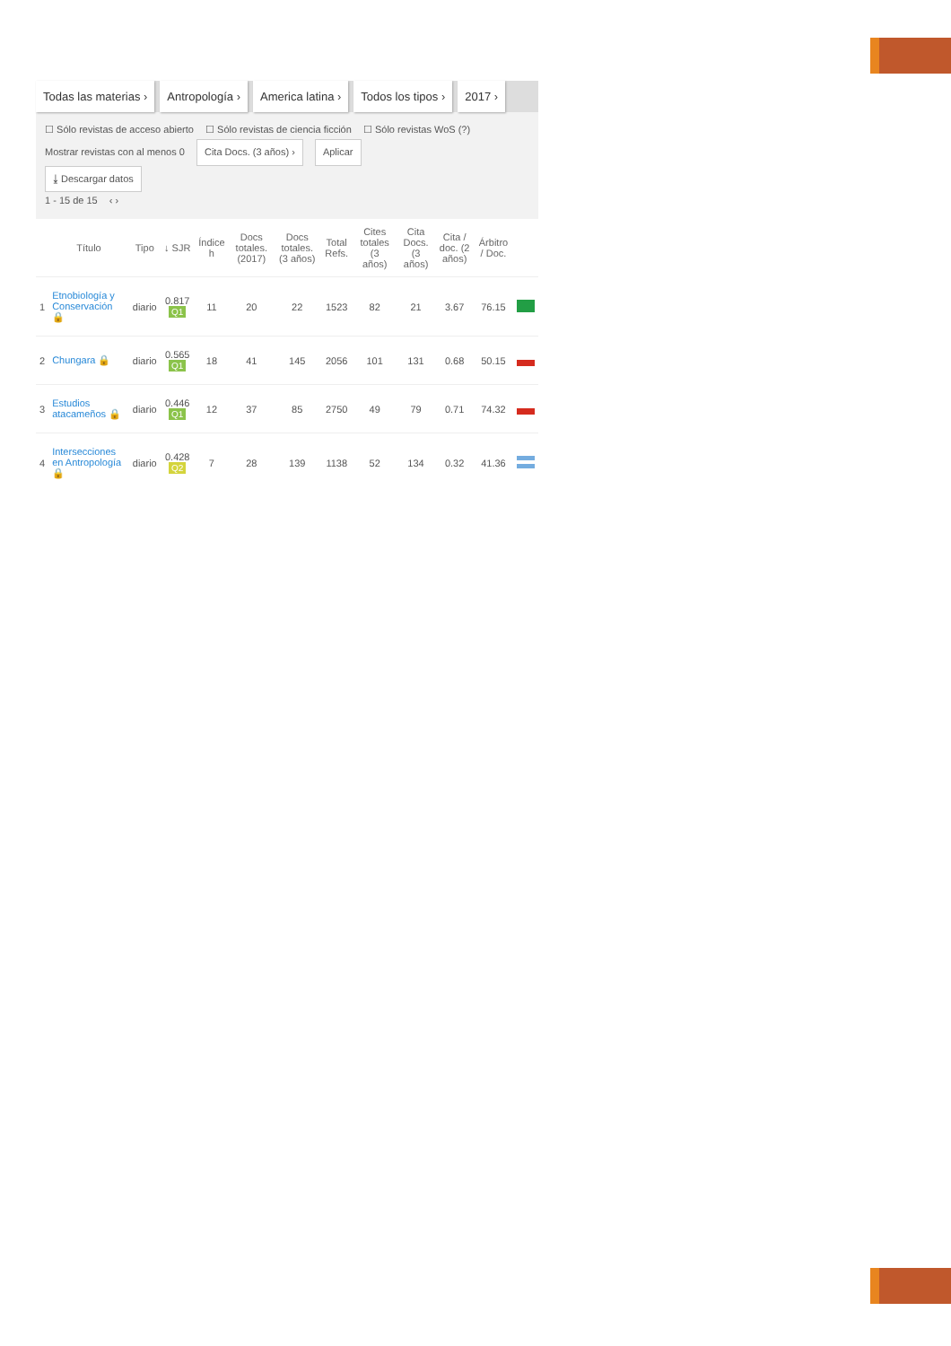Todas las materias › Antropología › America latina › Todos los tipos › 2017 ›
☐ Sólo revistas de acceso abierto ☐ Sólo revistas de ciencia ficción ☐ Sólo revistas WoS (?)
Mostrar revistas con al menos 0 Cita Docs. (3 años) › Aplicar
⤓ Descargar datos
1 - 15 de 15 ‹ ›
| | Título | Tipo | ↓ SJR | Índice h | Docs totales. (2017) | Docs totales. (3 años) | Total Refs. | Cites totales (3 años) | Cita Docs. (3 años) | Cita / doc. (2 años) | Árbitro / Doc. | |
| --- | --- | --- | --- | --- | --- | --- | --- | --- | --- | --- | --- | --- |
| 1 | Etnobiología y Conservación 🔒 | diario | 0.817 Q1 | 11 | 20 | 22 | 1523 | 82 | 21 | 3.67 | 76.15 | |
| 2 | Chungara 🔒 | diario | 0.565 Q1 | 18 | 41 | 145 | 2056 | 101 | 131 | 0.68 | 50.15 | |
| 3 | Estudios atacameños 🔒 | diario | 0.446 Q1 | 12 | 37 | 85 | 2750 | 49 | 79 | 0.71 | 74.32 | |
| 4 | Intersecciones en Antropología 🔒 | diario | 0.428 Q2 | 7 | 28 | 139 | 1138 | 52 | 134 | 0.32 | 41.36 | |